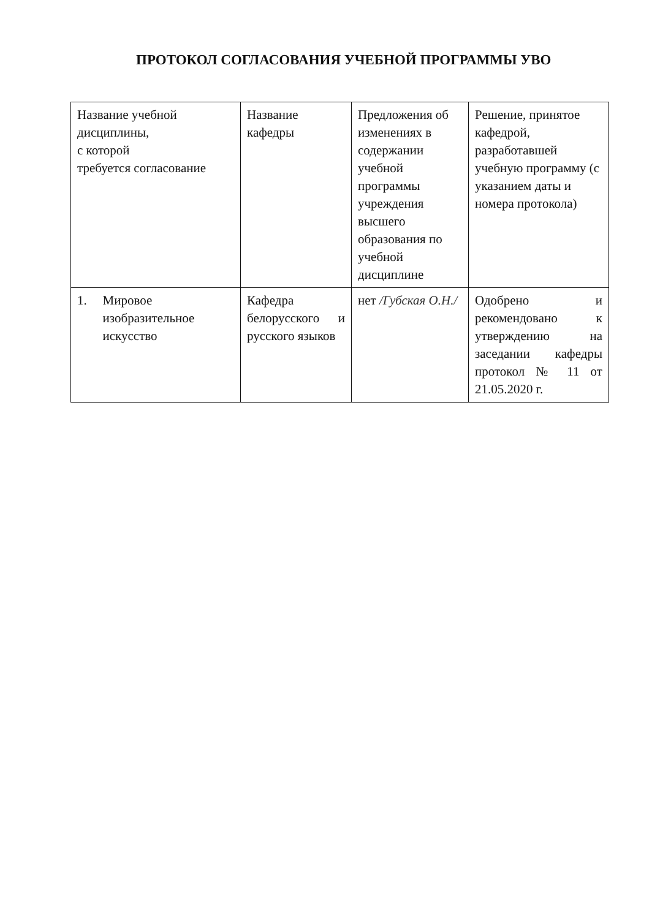ПРОТОКОЛ СОГЛАСОВАНИЯ УЧЕБНОЙ ПРОГРАММЫ УВО
| Название учебной дисциплины, с которой требуется согласование | Название кафедры | Предложения об изменениях в содержании учебной программы учреждения высшего образования по учебной дисциплине | Решение, принятое кафедрой, разработавшей учебную программу (с указанием даты и номера протокола) |
| 1. Мировое изобразительное искусство | Кафедра белорусского и русского языков | нет /Губская О.Н./ | Одобрено и рекомендовано к утверждению на заседании кафедры протокол № 11 от 21.05.2020 г. |